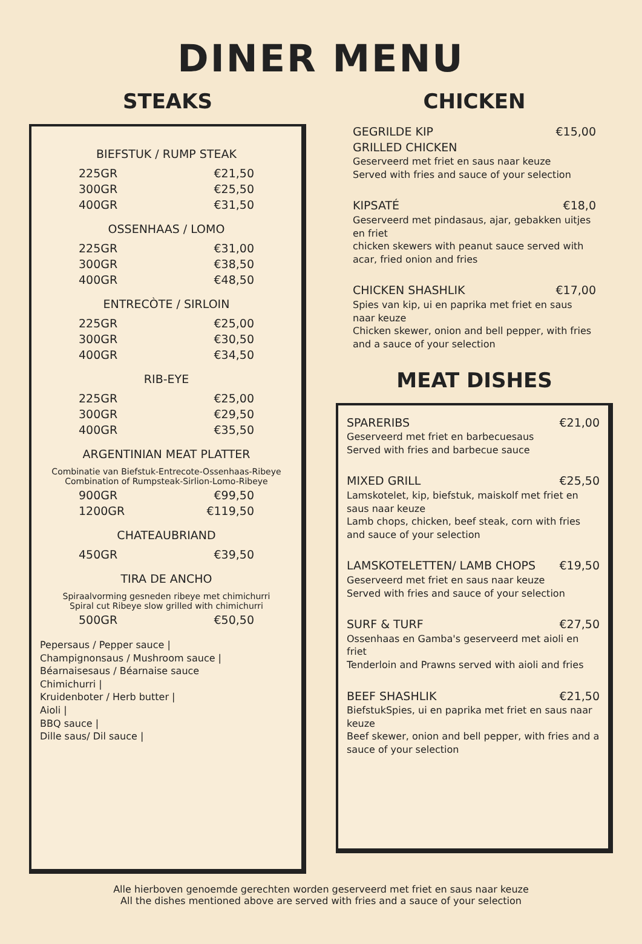DINER MENU
STEAKS
BIEFSTUK / RUMP STEAK
225GR €21,50
300GR €25,50
400GR €31,50
OSSENHAAS / LOMO
225GR €31,00
300GR €38,50
400GR €48,50
ENTRECÒTE / SIRLOIN
225GR €25,00
300GR €30,50
400GR €34,50
RIB-EYE
225GR €25,00
300GR €29,50
400GR €35,50
ARGENTINIAN MEAT PLATTER
Combinatie van Biefstuk-Entrecote-Ossenhaas-Ribeye
Combination of Rumpsteak-Sirlion-Lomo-Ribeye
900GR €99,50
1200GR €119,50
CHATEAUBRIAND
450GR €39,50
TIRA DE ANCHO
Spiraalvorming gesneden ribeye met chimichurri
Spiral cut Ribeye slow grilled with chimichurri
500GR €50,50
Pepersaus / Pepper sauce |
Champignonsaus / Mushroom sauce |
Béarnaisesaus / Béarnaise sauce
Chimichurri |
Kruidenboter / Herb butter |
Aioli |
BBQ sauce |
Dille saus/ Dil sauce |
CHICKEN
GEGRILDE KIP €15,00
GRILLED CHICKEN
Geserveerd met friet en saus naar keuze
Served with fries and sauce of your selection
KIPSATÉ €18,0
Geserveerd met pindasaus, ajar, gebakken uitjes en friet
chicken skewers with peanut sauce served with acar, fried onion and fries
CHICKEN SHASHLIK €17,00
Spies van kip, ui en paprika met friet en saus naar keuze
Chicken skewer, onion and bell pepper, with fries and a sauce of your selection
MEAT DISHES
SPARERIBS €21,00
Geserveerd met friet en barbecuesaus
Served with fries and barbecue sauce
MIXED GRILL €25,50
Lamskotelet, kip, biefstuk, maiskolf met friet en saus naar keuze
Lamb chops, chicken, beef steak, corn with fries and sauce of your selection
LAMSKOTELETTEN/ LAMB CHOPS €19,50
Geserveerd met friet en saus naar keuze
Served with fries and sauce of your selection
SURF & TURF €27,50
Ossenhaas en Gamba's geserveerd met aioli en friet
Tenderloin and Prawns served with aioli and fries
BEEF SHASHLIK €21,50
BiefstukSpies, ui en paprika met friet en saus naar keuze
Beef skewer, onion and bell pepper, with fries and a sauce of your selection
Alle hierboven genoemde gerechten worden geserveerd met friet en saus naar keuze
All the dishes mentioned above are served with fries and a sauce of your selection